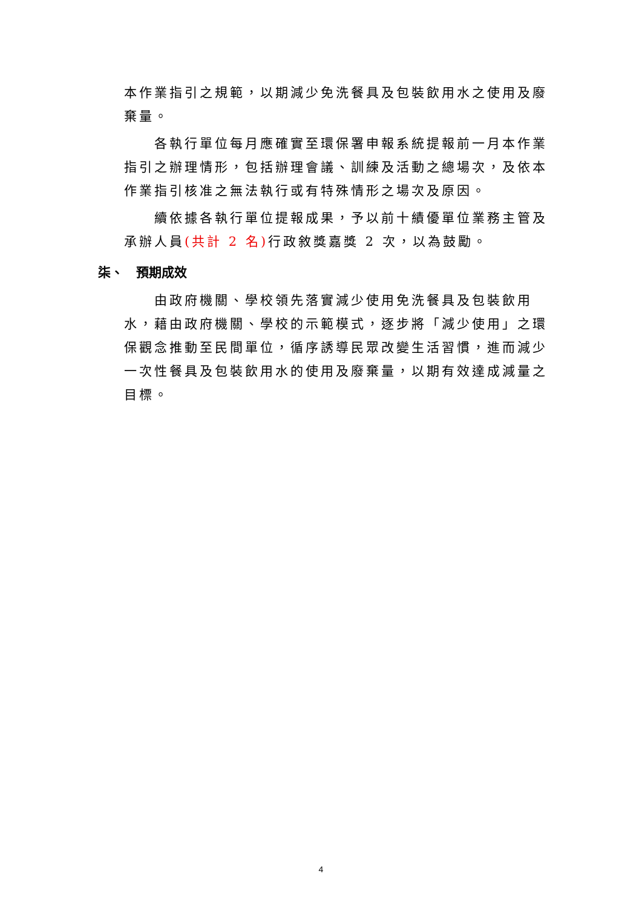本作業指引之規範，以期減少免洗餐具及包裝飲用水之使用及廢棄量。
各執行單位每月應確實至環保署申報系統提報前一月本作業指引之辦理情形，包括辦理會議、訓練及活動之總場次，及依本作業指引核准之無法執行或有特殊情形之場次及原因。
續依據各執行單位提報成果，予以前十績優單位業務主管及承辦人員(共計 2 名) 行政敘獎嘉獎 2 次，以為鼓勵。
柒、　預期成效
由政府機關、學校領先落實減少使用免洗餐具及包裝飲用水，藉由政府機關、學校的示範模式，逐步將「減少使用」之環保觀念推動至民間單位，循序誘導民眾改變生活習慣，進而減少一次性餐具及包裝飲用水的使用及廢棄量，以期有效達成減量之目標。
4